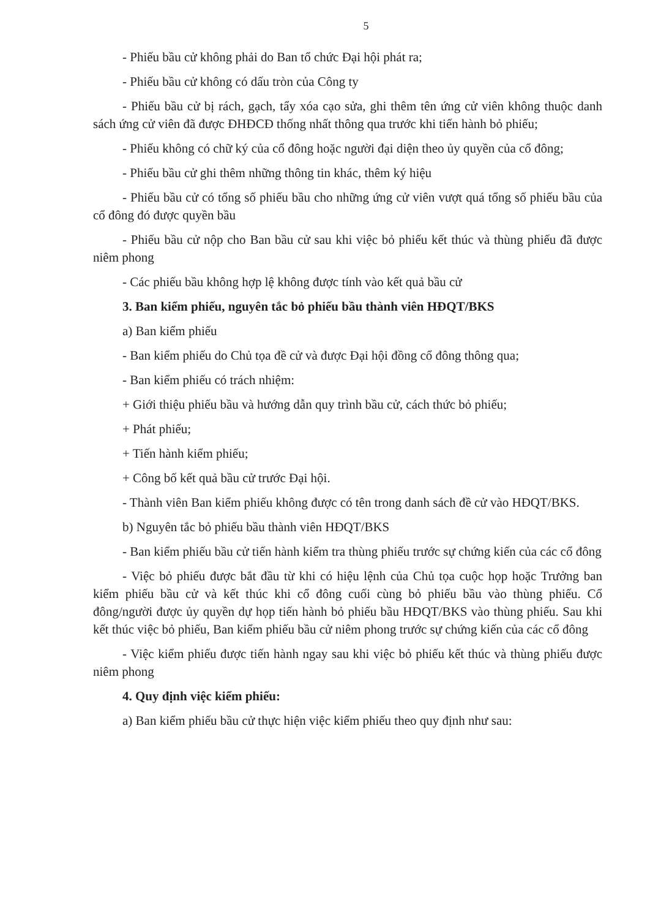5
- Phiếu bầu cử không phải do Ban tổ chức Đại hội phát ra;
- Phiếu bầu cử không có dấu tròn của Công ty
- Phiếu bầu cử bị rách, gạch, tẩy xóa cạo sửa, ghi thêm tên ứng cử viên không thuộc danh sách ứng cử viên đã được ĐHĐCĐ thống nhất thông qua trước khi tiến hành bỏ phiếu;
- Phiếu không có chữ ký của cổ đông hoặc người đại diện theo ủy quyền của cổ đông;
- Phiếu bầu cử ghi thêm những thông tin khác, thêm ký hiệu
- Phiếu bầu cử có tổng số phiếu bầu cho những ứng cử viên vượt quá tổng số phiếu bầu của cổ đông đó được quyền bầu
- Phiếu bầu cử nộp cho Ban bầu cử sau khi việc bỏ phiếu kết thúc và thùng phiếu đã được niêm phong
- Các phiếu bầu không hợp lệ không được tính vào kết quả bầu cử
3. Ban kiểm phiếu, nguyên tắc bỏ phiếu bầu thành viên HĐQT/BKS
a) Ban kiểm phiếu
- Ban kiểm phiếu do Chủ tọa đề cử và được Đại hội đồng cổ đông thông qua;
- Ban kiểm phiếu có trách nhiệm:
+ Giới thiệu phiếu bầu và hướng dẫn quy trình bầu cử, cách thức bỏ phiếu;
+ Phát phiếu;
+ Tiến hành kiểm phiếu;
+ Công bố kết quả bầu cử trước Đại hội.
- Thành viên Ban kiểm phiếu không được có tên trong danh sách đề cử vào HĐQT/BKS.
b) Nguyên tắc bỏ phiếu bầu thành viên HĐQT/BKS
- Ban kiểm phiếu bầu cử tiến hành kiểm tra thùng phiếu trước sự chứng kiến của các cổ đông
- Việc bỏ phiếu được bắt đầu từ khi có hiệu lệnh của Chủ tọa cuộc họp hoặc Trưởng ban kiểm phiếu bầu cử và kết thúc khi cổ đông cuối cùng bỏ phiếu bầu vào thùng phiếu. Cổ đông/người được ủy quyền dự họp tiến hành bỏ phiếu bầu HĐQT/BKS vào thùng phiếu. Sau khi kết thúc việc bỏ phiếu, Ban kiểm phiếu bầu cử niêm phong trước sự chứng kiến của các cổ đông
- Việc kiểm phiếu được tiến hành ngay sau khi việc bỏ phiếu kết thúc và thùng phiếu được niêm phong
4. Quy định việc kiểm phiếu:
a) Ban kiểm phiếu bầu cử thực hiện việc kiểm phiếu theo quy định như sau: